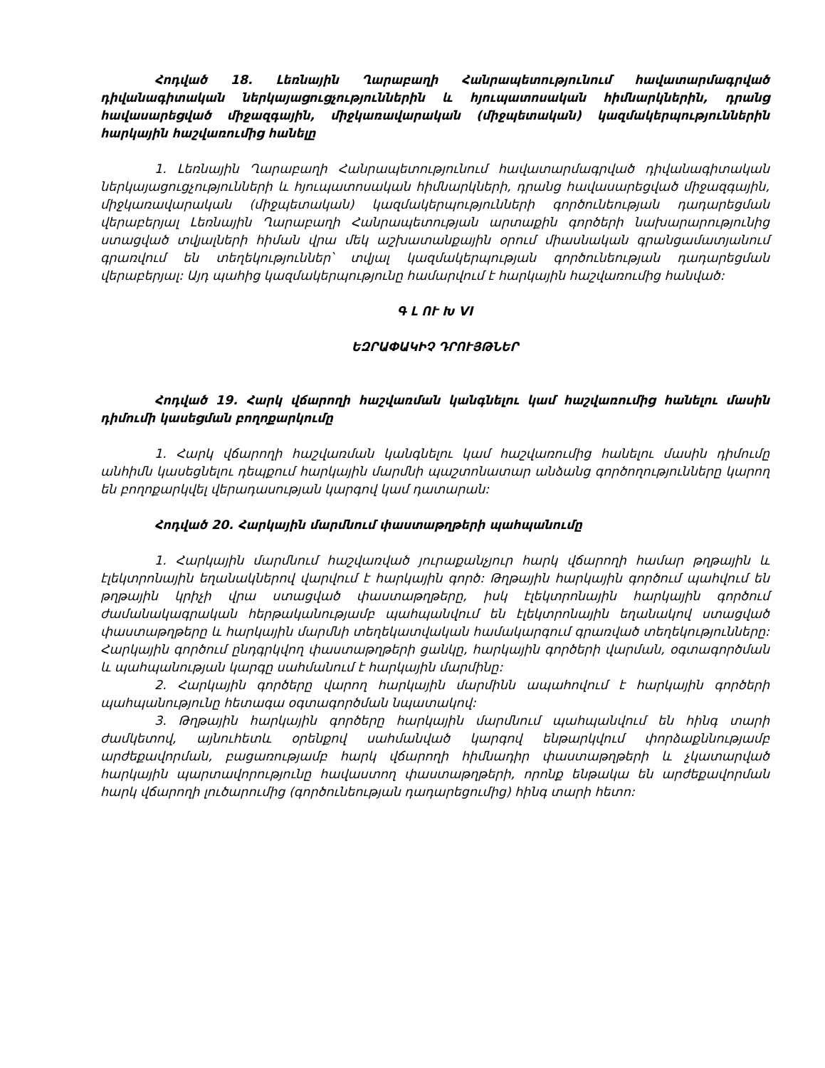Հոդված 18. Լեռնային Ղարաբաղի Հանրապետությունում հավատարմագրված դիվանագիտական ներկայացուցչություններին և հյուպատոսական հիմնարկներին, դրանց հավասարեցված միջազգային, միջկառավարական (միջպետական) կազմակերպություններին հարկային հաշվառումից հանելը
1. Լեռնային Ղարաբաղի Հանրապետությունում հավատարմագրված դիվանագիտական ներկայացուցչությունների և հյուպատոսական հիմնարկների, դրանց հավասարեցված միջազգային, միջկառավարական (միջպետական) կազմակերպությունների գործունեության դադարեցման վերաբերյալ Լեռնային Ղարաբաղի Հանրապետության արտաքին գործերի նախարարությունից ստացված տվյալների հիման վրա մեկ աշխատանքային օրում միասնական գրանցամատյանում գրառվում են տեղեկություններ՝ տվյալ կազմակերպության գործունեության դադարեցման վերաբերյալ: Այդ պահից կազմակերպությունը համարվում է հարկային հաշվառումից հանված:
Գ Լ ՈՒ Խ VI
ԵԶՐԱՓԱԿԻՉ ԴՐՈՒՅԹՆԵՐ
Հոդված 19. Հարկ վճարողի հաշվառման կանգնելու կամ հաշվառումից հանելու մասին դիմումի կասեցման բողոքարկումը
1. Հարկ վճարողի հաշվառման կանգնելու կամ հաշվառումից հանելու մասին դիմումը անհիմն կասեցնելու դեպքում հարկային մարմնի պաշտոնատար անձանց գործողությունները կարող են բողոքարկվել վերադասության կարգով կամ դատարան:
Հոդված 20. Հարկային մարմնում փաստաթղթերի պահպանումը
1. Հարկային մարմնում հաշվառված յուրաքանչյուր հարկ վճարողի համար թղթային և էլեկտրոնային եղանակներով վարվում է հարկային գործ: Թղթային հարկային գործում պահվում են թղթային կրիչի վրա ստացված փաստաթղթերը, իսկ էլեկտրոնային հարկային գործում ժամանակագրական հերթականությամբ պահպանվում են էլեկտրոնային եղանակով ստացված փաստաթղթերը և հարկային մարմնի տեղեկատվական համակարգում գրառված տեղեկությունները: Հարկային գործում ընդգրկվող փաստաթղթերի ցանկը, հարկային գործերի վարման, օգտագործման և պահպանության կարգը սահմանում է հարկային մարմինը:
2. Հարկային գործերը վարող հարկային մարմինն ապահովում է հարկային գործերի պահպանությունը հետագա օգտագործման նպատակով:
3. Թղթային հարկային գործերը հարկային մարմնում պահպանվում են հինգ տարի ժամկետով, այնուհետև օրենքով սահմանված կարգով ենթարկվում փորձաքննությամբ արժեքավորման, բացառությամբ հարկ վճարողի հիմնադիր փաստաթղթերի և չկատարված հարկային պարտավորությունը հավաստող փաստաթղթերի, որոնք ենթակա են արժեքավորման հարկ վճարողի լուծարումից (գործունեության դադարեցումից) հինգ տարի հետո: